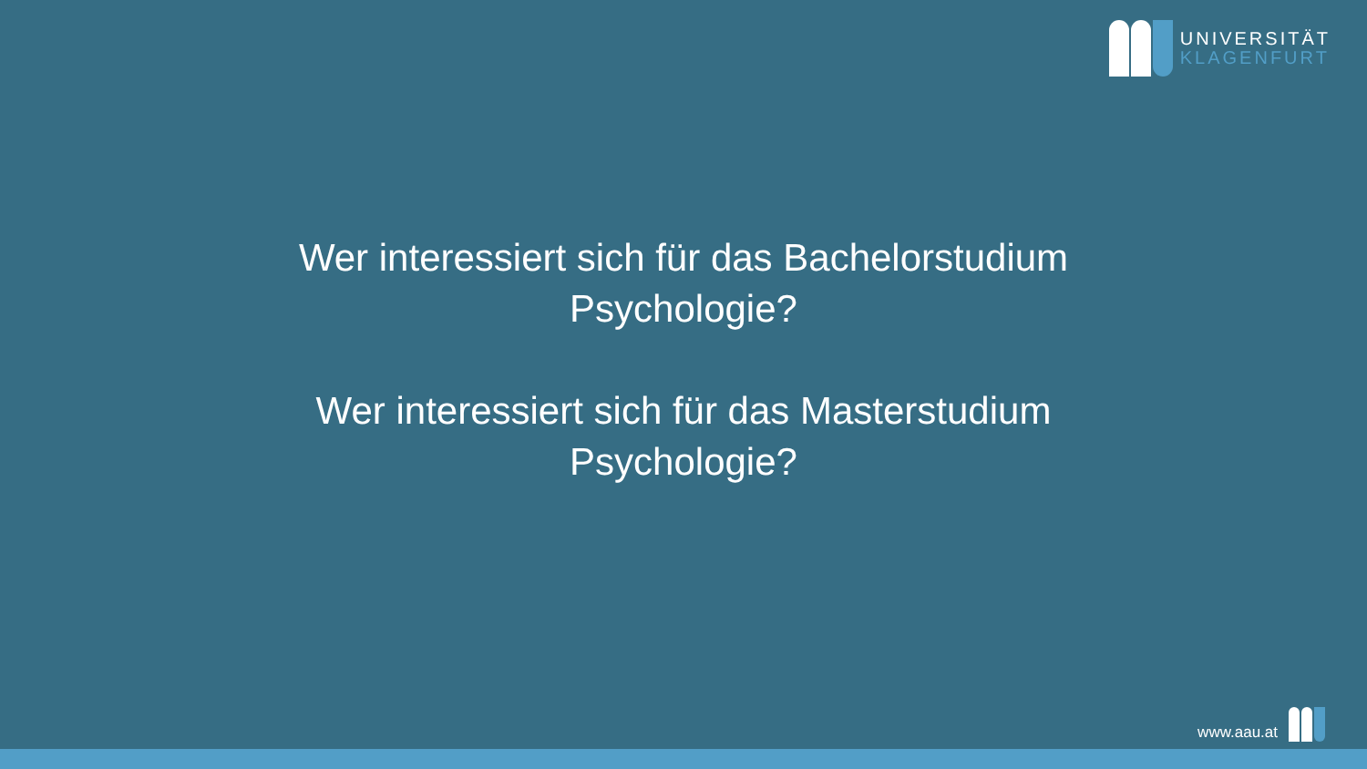UNIVERSITÄT
KLAGENFURT
Wer interessiert sich für das Bachelorstudium
Psychologie?
Wer interessiert sich für das Masterstudium
Psychologie?
www.aau.at